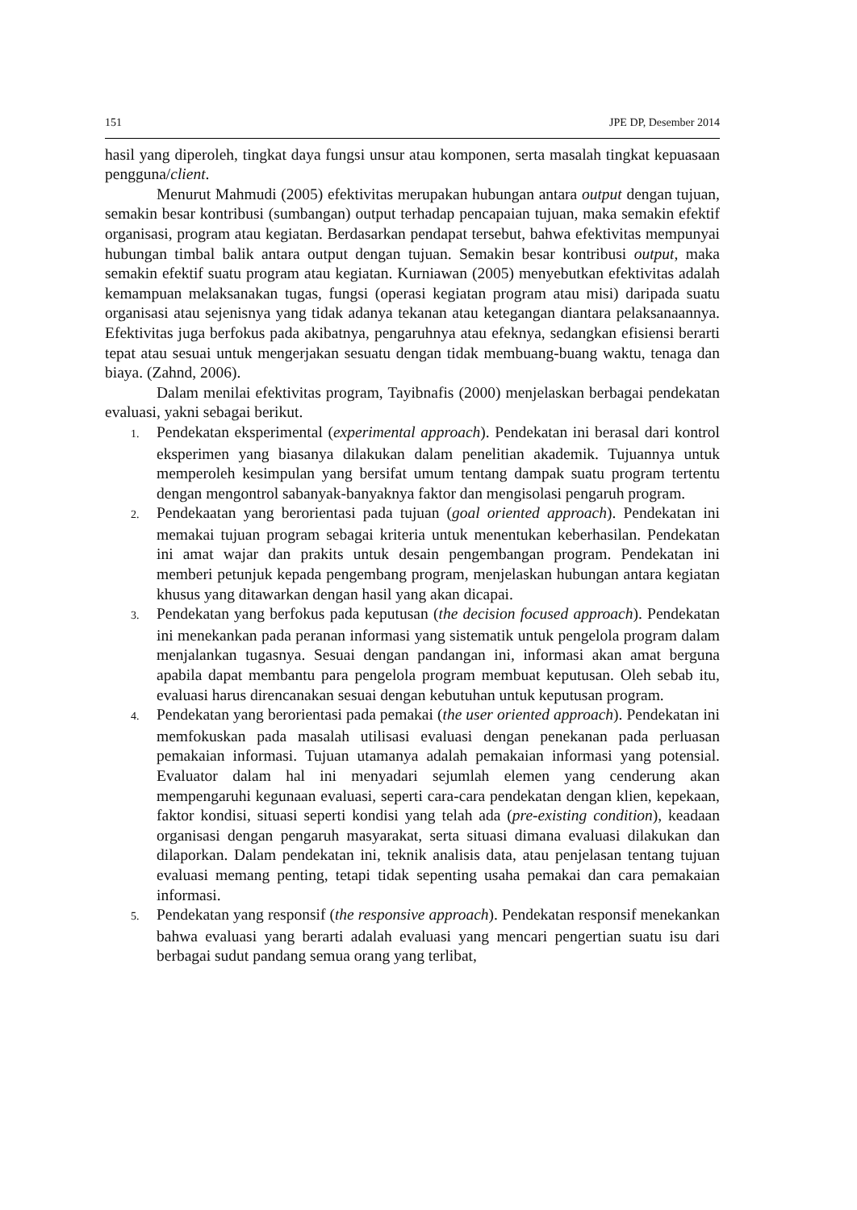151 JPE DP, Desember 2014
hasil yang diperoleh, tingkat daya fungsi unsur atau komponen, serta masalah tingkat kepuasaan pengguna/client.
Menurut Mahmudi (2005) efektivitas merupakan hubungan antara output dengan tujuan, semakin besar kontribusi (sumbangan) output terhadap pencapaian tujuan, maka semakin efektif organisasi, program atau kegiatan. Berdasarkan pendapat tersebut, bahwa efektivitas mempunyai hubungan timbal balik antara output dengan tujuan. Semakin besar kontribusi output, maka semakin efektif suatu program atau kegiatan. Kurniawan (2005) menyebutkan efektivitas adalah kemampuan melaksanakan tugas, fungsi (operasi kegiatan program atau misi) daripada suatu organisasi atau sejenisnya yang tidak adanya tekanan atau ketegangan diantara pelaksanaannya. Efektivitas juga berfokus pada akibatnya, pengaruhnya atau efeknya, sedangkan efisiensi berarti tepat atau sesuai untuk mengerjakan sesuatu dengan tidak membuang-buang waktu, tenaga dan biaya. (Zahnd, 2006).
Dalam menilai efektivitas program, Tayibnafis (2000) menjelaskan berbagai pendekatan evaluasi, yakni sebagai berikut.
1. Pendekatan eksperimental (experimental approach). Pendekatan ini berasal dari kontrol eksperimen yang biasanya dilakukan dalam penelitian akademik. Tujuannya untuk memperoleh kesimpulan yang bersifat umum tentang dampak suatu program tertentu dengan mengontrol sabanyak-banyaknya faktor dan mengisolasi pengaruh program.
2. Pendekaatan yang berorientasi pada tujuan (goal oriented approach). Pendekatan ini memakai tujuan program sebagai kriteria untuk menentukan keberhasilan. Pendekatan ini amat wajar dan prakits untuk desain pengembangan program. Pendekatan ini memberi petunjuk kepada pengembang program, menjelaskan hubungan antara kegiatan khusus yang ditawarkan dengan hasil yang akan dicapai.
3. Pendekatan yang berfokus pada keputusan (the decision focused approach). Pendekatan ini menekankan pada peranan informasi yang sistematik untuk pengelola program dalam menjalankan tugasnya. Sesuai dengan pandangan ini, informasi akan amat berguna apabila dapat membantu para pengelola program membuat keputusan. Oleh sebab itu, evaluasi harus direncanakan sesuai dengan kebutuhan untuk keputusan program.
4. Pendekatan yang berorientasi pada pemakai (the user oriented approach). Pendekatan ini memfokuskan pada masalah utilisasi evaluasi dengan penekanan pada perluasan pemakaian informasi. Tujuan utamanya adalah pemakaian informasi yang potensial. Evaluator dalam hal ini menyadari sejumlah elemen yang cenderung akan mempengaruhi kegunaan evaluasi, seperti cara-cara pendekatan dengan klien, kepekaan, faktor kondisi, situasi seperti kondisi yang telah ada (pre-existing condition), keadaan organisasi dengan pengaruh masyarakat, serta situasi dimana evaluasi dilakukan dan dilaporkan. Dalam pendekatan ini, teknik analisis data, atau penjelasan tentang tujuan evaluasi memang penting, tetapi tidak sepenting usaha pemakai dan cara pemakaian informasi.
5. Pendekatan yang responsif (the responsive approach). Pendekatan responsif menekankan bahwa evaluasi yang berarti adalah evaluasi yang mencari pengertian suatu isu dari berbagai sudut pandang semua orang yang terlibat,